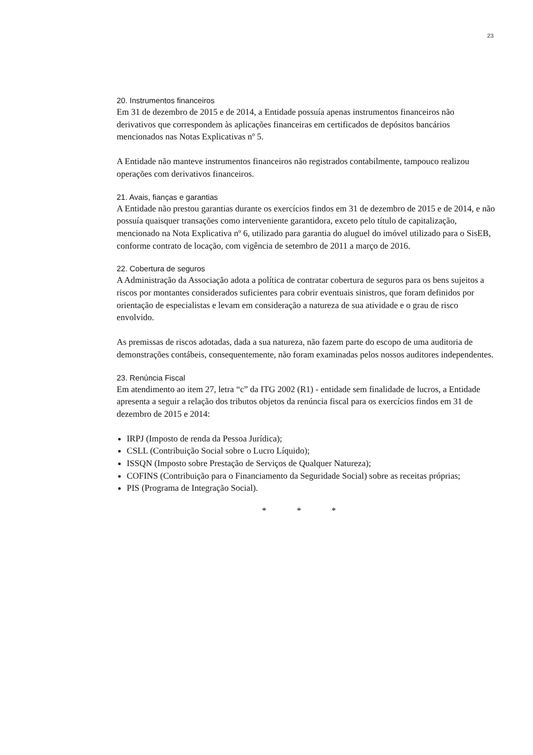23
20. Instrumentos financeiros
Em 31 de dezembro de 2015 e de 2014, a Entidade possuía apenas instrumentos financeiros não derivativos que correspondem às aplicações financeiras em certificados de depósitos bancários mencionados nas Notas Explicativas nº 5.
A Entidade não manteve instrumentos financeiros não registrados contabilmente, tampouco realizou operações com derivativos financeiros.
21. Avais, fianças e garantias
A Entidade não prestou garantias durante os exercícios findos em 31 de dezembro de 2015 e de 2014, e não possuía quaisquer transações como interveniente garantidora, exceto pelo título de capitalização, mencionado na Nota Explicativa nº 6, utilizado para garantia do aluguel do imóvel utilizado para o SisEB, conforme contrato de locação, com vigência de setembro de 2011 a março de 2016.
22. Cobertura de seguros
A Administração da Associação adota a política de contratar cobertura de seguros para os bens sujeitos a riscos por montantes considerados suficientes para cobrir eventuais sinistros, que foram definidos por orientação de especialistas e levam em consideração a natureza de sua atividade e o grau de risco envolvido.
As premissas de riscos adotadas, dada a sua natureza, não fazem parte do escopo de uma auditoria de demonstrações contábeis, consequentemente, não foram examinadas pelos nossos auditores independentes.
23. Renúncia Fiscal
Em atendimento ao item 27, letra “c” da ITG 2002 (R1) - entidade sem finalidade de lucros, a Entidade apresenta a seguir a relação dos tributos objetos da renúncia fiscal para os exercícios findos em 31 de dezembro de 2015 e 2014:
IRPJ (Imposto de renda da Pessoa Jurídica);
CSLL (Contribuição Social sobre o Lucro Líquido);
ISSQN (Imposto sobre Prestação de Serviços de Qualquer Natureza);
COFINS (Contribuição para o Financiamento da Seguridade Social) sobre as receitas próprias;
PIS (Programa de Integração Social).
* * *